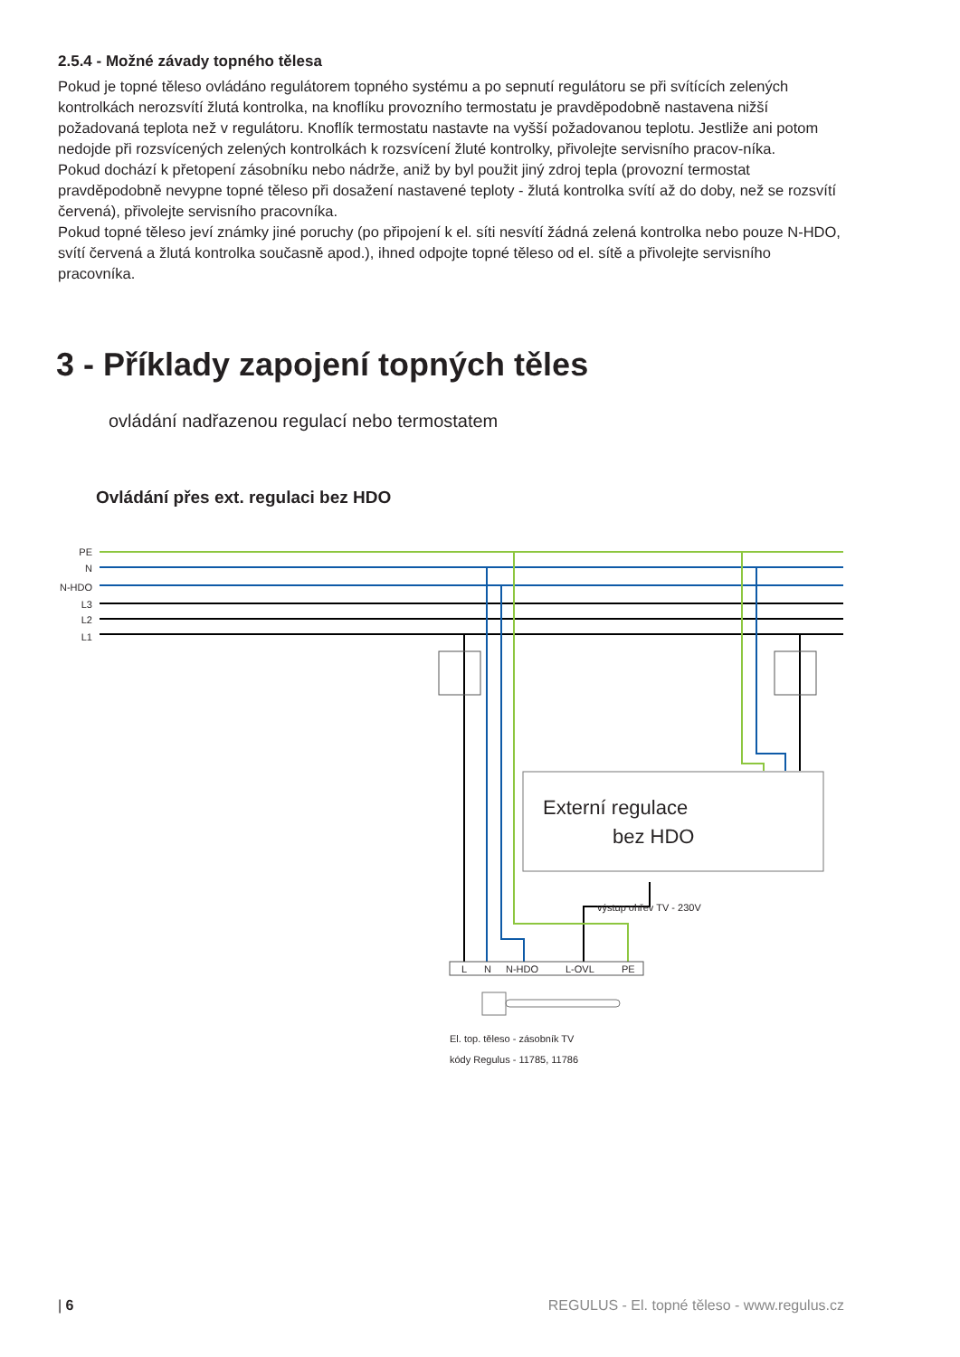2.5.4 - Možné závady topného tělesa
Pokud je topné těleso ovládáno regulátorem topného systému a po sepnutí regulátoru se při svítících zelených kontrolkách nerozsvítí žlutá kontrolka, na knoflíku provozního termostatu je pravděpodobně nastavena nižší požadovaná teplota než v regulátoru. Knoflík termostatu nastavte na vyšší požadovanou teplotu. Jestliže ani potom nedojde při rozsvícených zelených kontrolkách k rozsvícení žluté kontrolky, přivolejte servisního pracov-níka.
Pokud dochází k přetopení zásobníku nebo nádrže, aniž by byl použit jiný zdroj tepla (provozní termostat pravděpodobně nevypne topné těleso při dosažení nastavené teploty - žlutá kontrolka svítí až do doby, než se rozsvítí červená), přivolejte servisního pracovníka.
Pokud topné těleso jeví známky jiné poruchy (po připojení k el. síti nesvítí žádná zelená kontrolka nebo pouze N-HDO, svítí červená a žlutá kontrolka současně apod.), ihned odpojte topné těleso od el. sítě a přivolejte servisního pracovníka.
3 - Příklady zapojení topných těles
ovládání nadřazenou regulací nebo termostatem
Ovládání přes ext. regulaci bez HDO
PE
N
N-HDO
L3
L2
L1
Externí regulace
bez HDO
výstup ohřev TV - 230V
L
N
N-HDO
L-OVL
PE
El. top. těleso - zásobník TV
kódy Regulus - 11785, 11786
| 6 REGULUS - El. topné těleso - www.regulus.cz